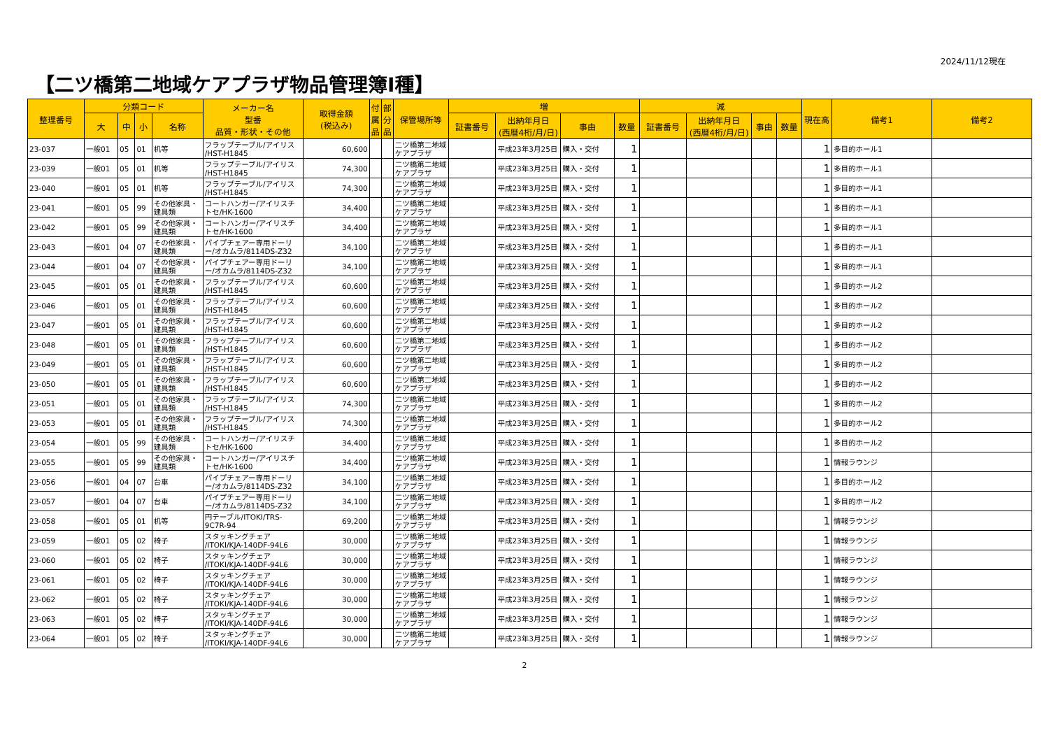2024/11/12現在
【二ツ橋第二地域ケアプラザ物品管理簿Ⅰ種】
| 整理番号 | 分類コード | | | | メーカー名 型番 品質・形状・その他 | 取得金額 (税込み) | 付属品 | 部分品 | 保管場所等 | 増 | | | | 減 | | | | 現在高 | 備考1 | 備考2 |
| --- | --- | --- | --- | --- | --- | --- | --- | --- | --- | --- | --- | --- | --- | --- | --- | --- | --- | --- | --- | --- |
| | 大 | 中 | 小 | 名称 | | | | | | 証書番号 | 出納年月日 (西暦4桁/月/日) | 事由 | 数量 | 証書番号 | 出納年月日 (西暦4桁/月/日) | 事由 | 数量 | | | |
| 23-037 | 一般01 | 05 | 01 | 机等 | フラップテーブル/アイリス /HST-H1845 | 60,600 | | | 二ツ橋第二地域ケアプラザ | | 平成23年3月25日 | 購入・交付 | 1 | | | | | 1 | 多目的ホール1 | |
| 23-039 | 一般01 | 05 | 01 | 机等 | フラップテーブル/アイリス /HST-H1845 | 74,300 | | | 二ツ橋第二地域ケアプラザ | | 平成23年3月25日 | 購入・交付 | 1 | | | | | 1 | 多目的ホール1 | |
| 23-040 | 一般01 | 05 | 01 | 机等 | フラップテーブル/アイリス /HST-H1845 | 74,300 | | | 二ツ橋第二地域ケアプラザ | | 平成23年3月25日 | 購入・交付 | 1 | | | | | 1 | 多目的ホール1 | |
| 23-041 | 一般01 | 05 | 99 | その他家具・建具類 | コートハンガー/アイリスチトセ/HK-1600 | 34,400 | | | 二ツ橋第二地域ケアプラザ | | 平成23年3月25日 | 購入・交付 | 1 | | | | | 1 | 多目的ホール1 | |
| 23-042 | 一般01 | 05 | 99 | その他家具・建具類 | コートハンガー/アイリスチトセ/HK-1600 | 34,400 | | | 二ツ橋第二地域ケアプラザ | | 平成23年3月25日 | 購入・交付 | 1 | | | | | 1 | 多目的ホール1 | |
| 23-043 | 一般01 | 04 | 07 | その他家具・建具類 | パイプチェアー専用ドーリー/オカムラ/8114DS-Z32 | 34,100 | | | 二ツ橋第二地域ケアプラザ | | 平成23年3月25日 | 購入・交付 | 1 | | | | | 1 | 多目的ホール1 | |
| 23-044 | 一般01 | 04 | 07 | その他家具・建具類 | パイプチェアー専用ドーリー/オカムラ/8114DS-Z32 | 34,100 | | | 二ツ橋第二地域ケアプラザ | | 平成23年3月25日 | 購入・交付 | 1 | | | | | 1 | 多目的ホール1 | |
| 23-045 | 一般01 | 05 | 01 | その他家具・建具類 | フラップテーブル/アイリス /HST-H1845 | 60,600 | | | 二ツ橋第二地域ケアプラザ | | 平成23年3月25日 | 購入・交付 | 1 | | | | | 1 | 多目的ホール2 | |
| 23-046 | 一般01 | 05 | 01 | その他家具・建具類 | フラップテーブル/アイリス /HST-H1845 | 60,600 | | | 二ツ橋第二地域ケアプラザ | | 平成23年3月25日 | 購入・交付 | 1 | | | | | 1 | 多目的ホール2 | |
| 23-047 | 一般01 | 05 | 01 | その他家具・建具類 | フラップテーブル/アイリス /HST-H1845 | 60,600 | | | 二ツ橋第二地域ケアプラザ | | 平成23年3月25日 | 購入・交付 | 1 | | | | | 1 | 多目的ホール2 | |
| 23-048 | 一般01 | 05 | 01 | その他家具・建具類 | フラップテーブル/アイリス /HST-H1845 | 60,600 | | | 二ツ橋第二地域ケアプラザ | | 平成23年3月25日 | 購入・交付 | 1 | | | | | 1 | 多目的ホール2 | |
| 23-049 | 一般01 | 05 | 01 | その他家具・建具類 | フラップテーブル/アイリス /HST-H1845 | 60,600 | | | 二ツ橋第二地域ケアプラザ | | 平成23年3月25日 | 購入・交付 | 1 | | | | | 1 | 多目的ホール2 | |
| 23-050 | 一般01 | 05 | 01 | その他家具・建具類 | フラップテーブル/アイリス /HST-H1845 | 60,600 | | | 二ツ橋第二地域ケアプラザ | | 平成23年3月25日 | 購入・交付 | 1 | | | | | 1 | 多目的ホール2 | |
| 23-051 | 一般01 | 05 | 01 | その他家具・建具類 | フラップテーブル/アイリス /HST-H1845 | 74,300 | | | 二ツ橋第二地域ケアプラザ | | 平成23年3月25日 | 購入・交付 | 1 | | | | | 1 | 多目的ホール2 | |
| 23-053 | 一般01 | 05 | 01 | その他家具・建具類 | フラップテーブル/アイリス /HST-H1845 | 74,300 | | | 二ツ橋第二地域ケアプラザ | | 平成23年3月25日 | 購入・交付 | 1 | | | | | 1 | 多目的ホール2 | |
| 23-054 | 一般01 | 05 | 99 | その他家具・建具類 | コートハンガー/アイリスチトセ/HK-1600 | 34,400 | | | 二ツ橋第二地域ケアプラザ | | 平成23年3月25日 | 購入・交付 | 1 | | | | | 1 | 多目的ホール2 | |
| 23-055 | 一般01 | 05 | 99 | その他家具・建具類 | コートハンガー/アイリスチトセ/HK-1600 | 34,400 | | | 二ツ橋第二地域ケアプラザ | | 平成23年3月25日 | 購入・交付 | 1 | | | | | 1 | 情報ラウンジ | |
| 23-056 | 一般01 | 04 | 07 | 台車 | パイプチェアー専用ドーリー/オカムラ/8114DS-Z32 | 34,100 | | | 二ツ橋第二地域ケアプラザ | | 平成23年3月25日 | 購入・交付 | 1 | | | | | 1 | 多目的ホール2 | |
| 23-057 | 一般01 | 04 | 07 | 台車 | パイプチェアー専用ドーリー/オカムラ/8114DS-Z32 | 34,100 | | | 二ツ橋第二地域ケアプラザ | | 平成23年3月25日 | 購入・交付 | 1 | | | | | 1 | 多目的ホール2 | |
| 23-058 | 一般01 | 05 | 01 | 机等 | 円テーブル/ITOKI/TRS-9C7R-94 | 69,200 | | | 二ツ橋第二地域ケアプラザ | | 平成23年3月25日 | 購入・交付 | 1 | | | | | 1 | 情報ラウンジ | |
| 23-059 | 一般01 | 05 | 02 | 椅子 | スタッキングチェア /ITOKI/KJA-140DF-94L6 | 30,000 | | | 二ツ橋第二地域ケアプラザ | | 平成23年3月25日 | 購入・交付 | 1 | | | | | 1 | 情報ラウンジ | |
| 23-060 | 一般01 | 05 | 02 | 椅子 | スタッキングチェア /ITOKI/KJA-140DF-94L6 | 30,000 | | | 二ツ橋第二地域ケアプラザ | | 平成23年3月25日 | 購入・交付 | 1 | | | | | 1 | 情報ラウンジ | |
| 23-061 | 一般01 | 05 | 02 | 椅子 | スタッキングチェア /ITOKI/KJA-140DF-94L6 | 30,000 | | | 二ツ橋第二地域ケアプラザ | | 平成23年3月25日 | 購入・交付 | 1 | | | | | 1 | 情報ラウンジ | |
| 23-062 | 一般01 | 05 | 02 | 椅子 | スタッキングチェア /ITOKI/KJA-140DF-94L6 | 30,000 | | | 二ツ橋第二地域ケアプラザ | | 平成23年3月25日 | 購入・交付 | 1 | | | | | 1 | 情報ラウンジ | |
| 23-063 | 一般01 | 05 | 02 | 椅子 | スタッキングチェア /ITOKI/KJA-140DF-94L6 | 30,000 | | | 二ツ橋第二地域ケアプラザ | | 平成23年3月25日 | 購入・交付 | 1 | | | | | 1 | 情報ラウンジ | |
| 23-064 | 一般01 | 05 | 02 | 椅子 | スタッキングチェア /ITOKI/KJA-140DF-94L6 | 30,000 | | | 二ツ橋第二地域ケアプラザ | | 平成23年3月25日 | 購入・交付 | 1 | | | | | 1 | 情報ラウンジ | |
2